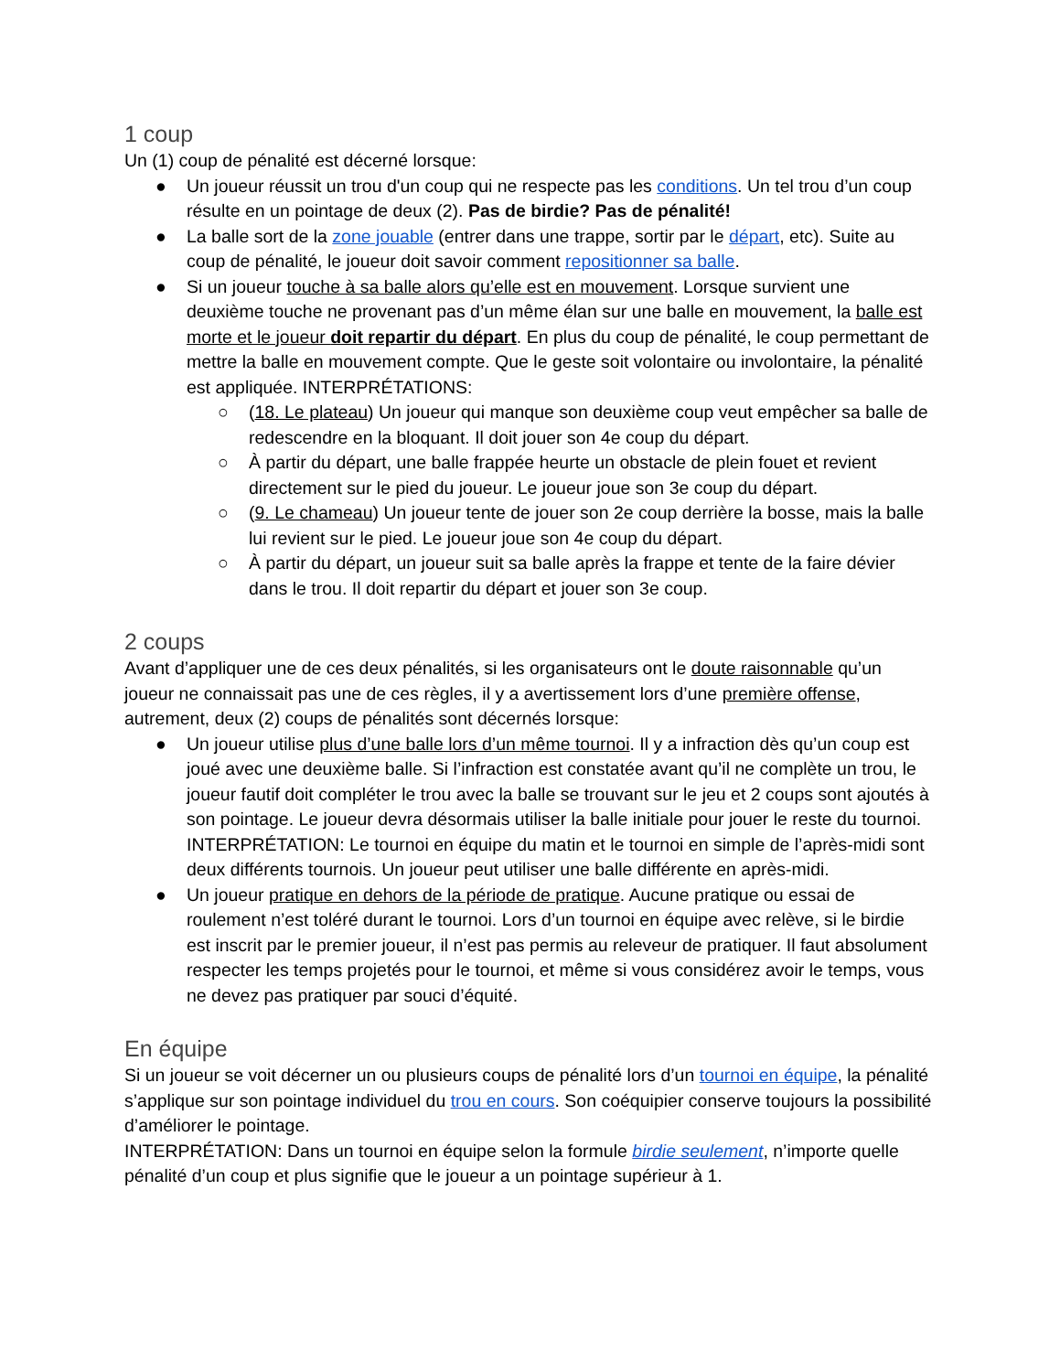1 coup
Un (1) coup de pénalité est décerné lorsque:
● Un joueur réussit un trou d'un coup qui ne respecte pas les conditions. Un tel trou d’un coup résulte en un pointage de deux (2). Pas de birdie? Pas de pénalité!
● La balle sort de la zone jouable (entrer dans une trappe, sortir par le départ, etc). Suite au coup de pénalité, le joueur doit savoir comment repositionner sa balle.
● Si un joueur touche à sa balle alors qu’elle est en mouvement. Lorsque survient une deuxième touche ne provenant pas d’un même élan sur une balle en mouvement, la balle est morte et le joueur doit repartir du départ. En plus du coup de pénalité, le coup permettant de mettre la balle en mouvement compte. Que le geste soit volontaire ou involontaire, la pénalité est appliquée. INTERPRÉTATIONS:
○ (18. Le plateau) Un joueur qui manque son deuxième coup veut empêcher sa balle de redescendre en la bloquant. Il doit jouer son 4e coup du départ.
○ À partir du départ, une balle frappée heurte un obstacle de plein fouet et revient directement sur le pied du joueur. Le joueur joue son 3e coup du départ.
○ (9. Le chameau) Un joueur tente de jouer son 2e coup derrière la bosse, mais la balle lui revient sur le pied. Le joueur joue son 4e coup du départ.
○ À partir du départ, un joueur suit sa balle après la frappe et tente de la faire dévier dans le trou. Il doit repartir du départ et jouer son 3e coup.
2 coups
Avant d’appliquer une de ces deux pénalités, si les organisateurs ont le doute raisonnable qu’un joueur ne connaissait pas une de ces règles, il y a avertissement lors d’une première offense, autrement, deux (2) coups de pénalités sont décernés lorsque:
● Un joueur utilise plus d’une balle lors d’un même tournoi. Il y a infraction dès qu’un coup est joué avec une deuxième balle. Si l’infraction est constatée avant qu’il ne complète un trou, le joueur fautif doit compléter le trou avec la balle se trouvant sur le jeu et 2 coups sont ajoutés à son pointage. Le joueur devra désormais utiliser la balle initiale pour jouer le reste du tournoi. INTERPRÉTATION: Le tournoi en équipe du matin et le tournoi en simple de l’après-midi sont deux différents tournois. Un joueur peut utiliser une balle différente en après-midi.
● Un joueur pratique en dehors de la période de pratique. Aucune pratique ou essai de roulement n’est toléré durant le tournoi. Lors d’un tournoi en équipe avec relève, si le birdie est inscrit par le premier joueur, il n’est pas permis au releveur de pratiquer. Il faut absolument respecter les temps projetés pour le tournoi, et même si vous considérez avoir le temps, vous ne devez pas pratiquer par souci d’équité.
En équipe
Si un joueur se voit décerner un ou plusieurs coups de pénalité lors d’un tournoi en équipe, la pénalité s’applique sur son pointage individuel du trou en cours. Son coéquipier conserve toujours la possibilité d’améliorer le pointage.
INTERPRÉTATION: Dans un tournoi en équipe selon la formule birdie seulement, n’importe quelle pénalité d’un coup et plus signifie que le joueur a un pointage supérieur à 1.